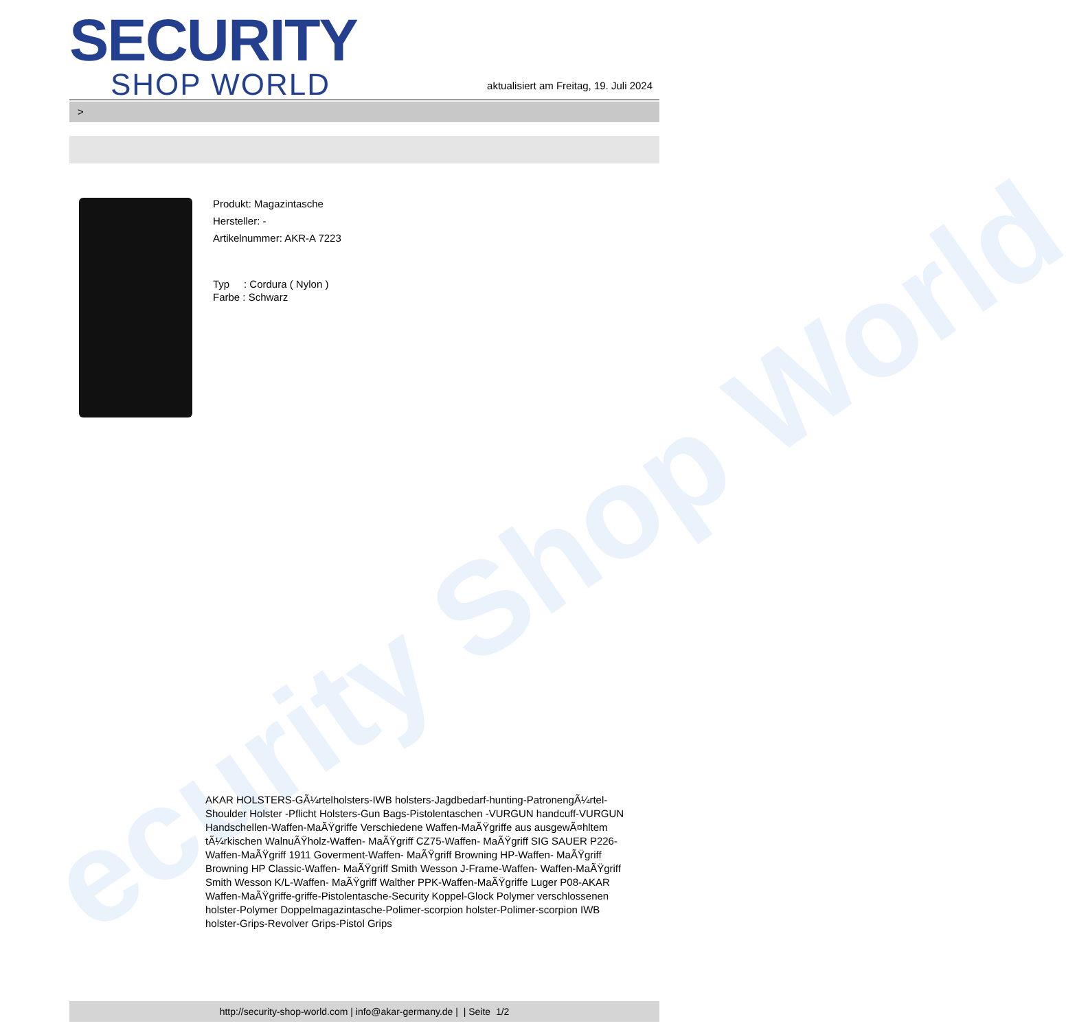ecurity Shop World
SECURITY
SHOP WORLD
aktualisiert am Freitag, 19. Juli 2024
>
Produkt: Magazintasche
Hersteller: -
Artikelnummer: AKR-A 7223
Typ : Cordura ( Nylon )
Farbe : Schwarz
AKAR HOLSTERS-GÃ¼rtelholsters-IWB holsters-Jagdbedarf-hunting-PatronengÃ¼rtel- Shoulder Holster -Pflicht Holsters-Gun Bags-Pistolentaschen -VURGUN handcuff-VURGUN Handschellen-Waffen-MaÃŸgriffe Verschiedene Waffen-MaÃŸgriffe aus ausgewÃ¤hltem tÃ¼rkischen WalnuÃŸholz-Waffen- MaÃŸgriff CZ75-Waffen- MaÃŸgriff SIG SAUER P226-Waffen-MaÃŸgriff 1911 Goverment-Waffen- MaÃŸgriff Browning HP-Waffen- MaÃŸgriff Browning HP Classic-Waffen- MaÃŸgriff Smith Wesson J-Frame-Waffen- Waffen-MaÃŸgriff Smith Wesson K/L-Waffen- MaÃŸgriff Walther PPK-Waffen-MaÃŸgriffe Luger P08-AKAR Waffen-MaÃŸgriffe-griffe-Pistolentasche-Security Koppel-Glock Polymer verschlossenen holster-Polymer Doppelmagazintasche-Polimer-scorpion holster-Polimer-scorpion IWB holster-Grips-Revolver Grips-Pistol Grips
http://security-shop-world.com | info@akar-germany.de | | Seite 1/2